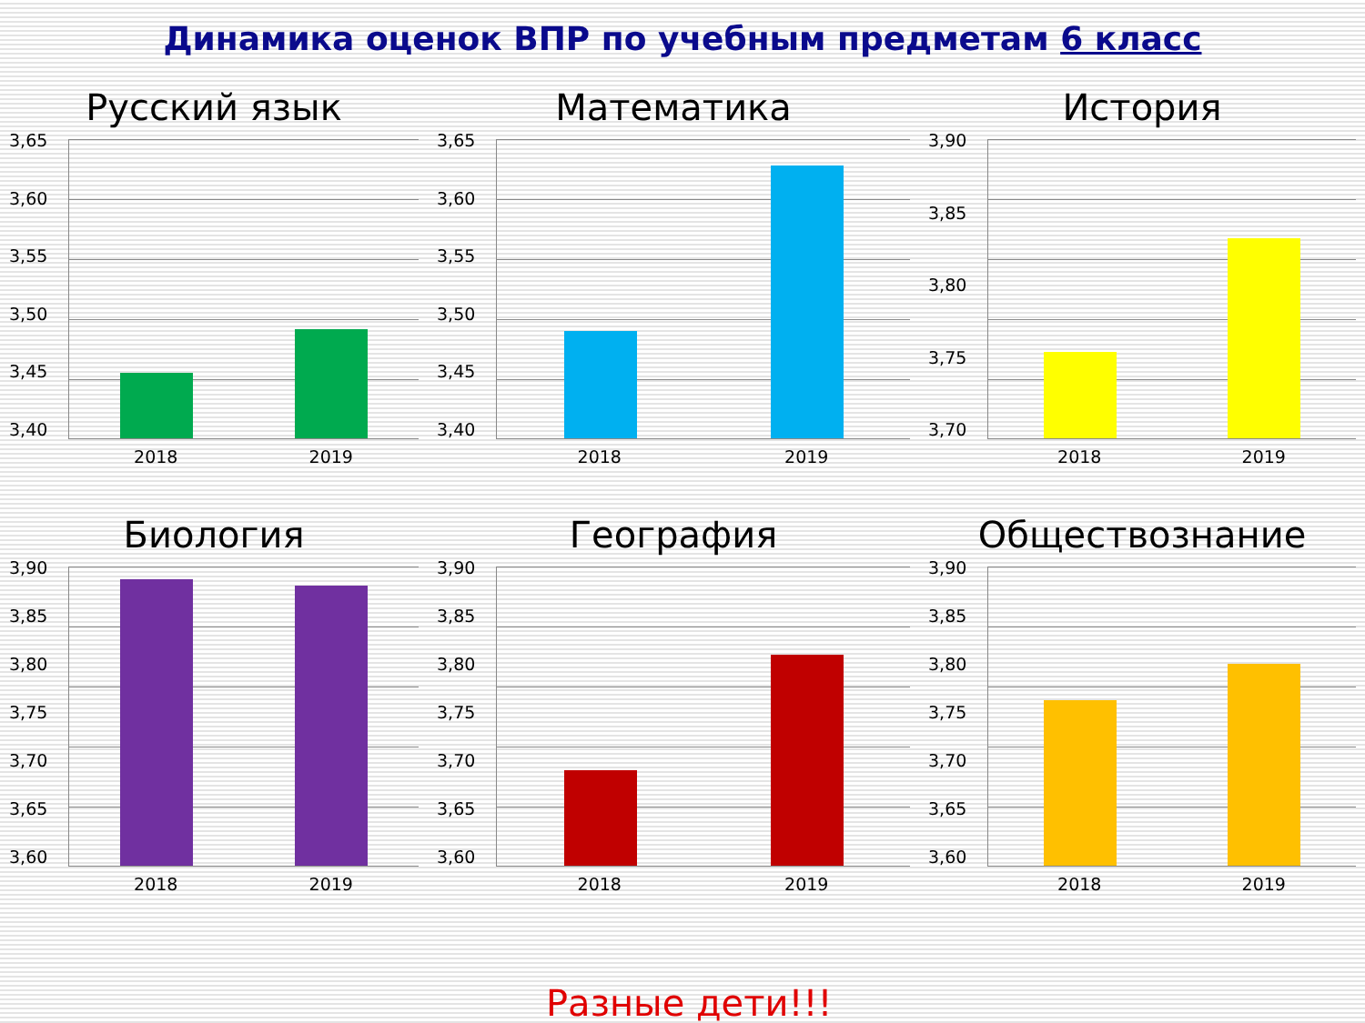Динамика оценок ВПР по учебным предметам 6 класс
Русский язык
3,65
3,60
3,55
3,50
3,45
3,40
2018 2019
Математика
3,65
3,60
3,55
3,50
3,45
3,40
2018 2019
История
3,90
3,85
3,80
3,75
3,70
2018 2019
Биология
3,90
3,85
3,80
3,75
3,70
3,65
3,60
2018 2019
География
3,90
3,85
3,80
3,75
3,70
3,65
3,60
2018 2019
Обществознание
3,90
3,85
3,80
3,75
3,70
3,65
3,60
2018 2019
Разные дети!!!